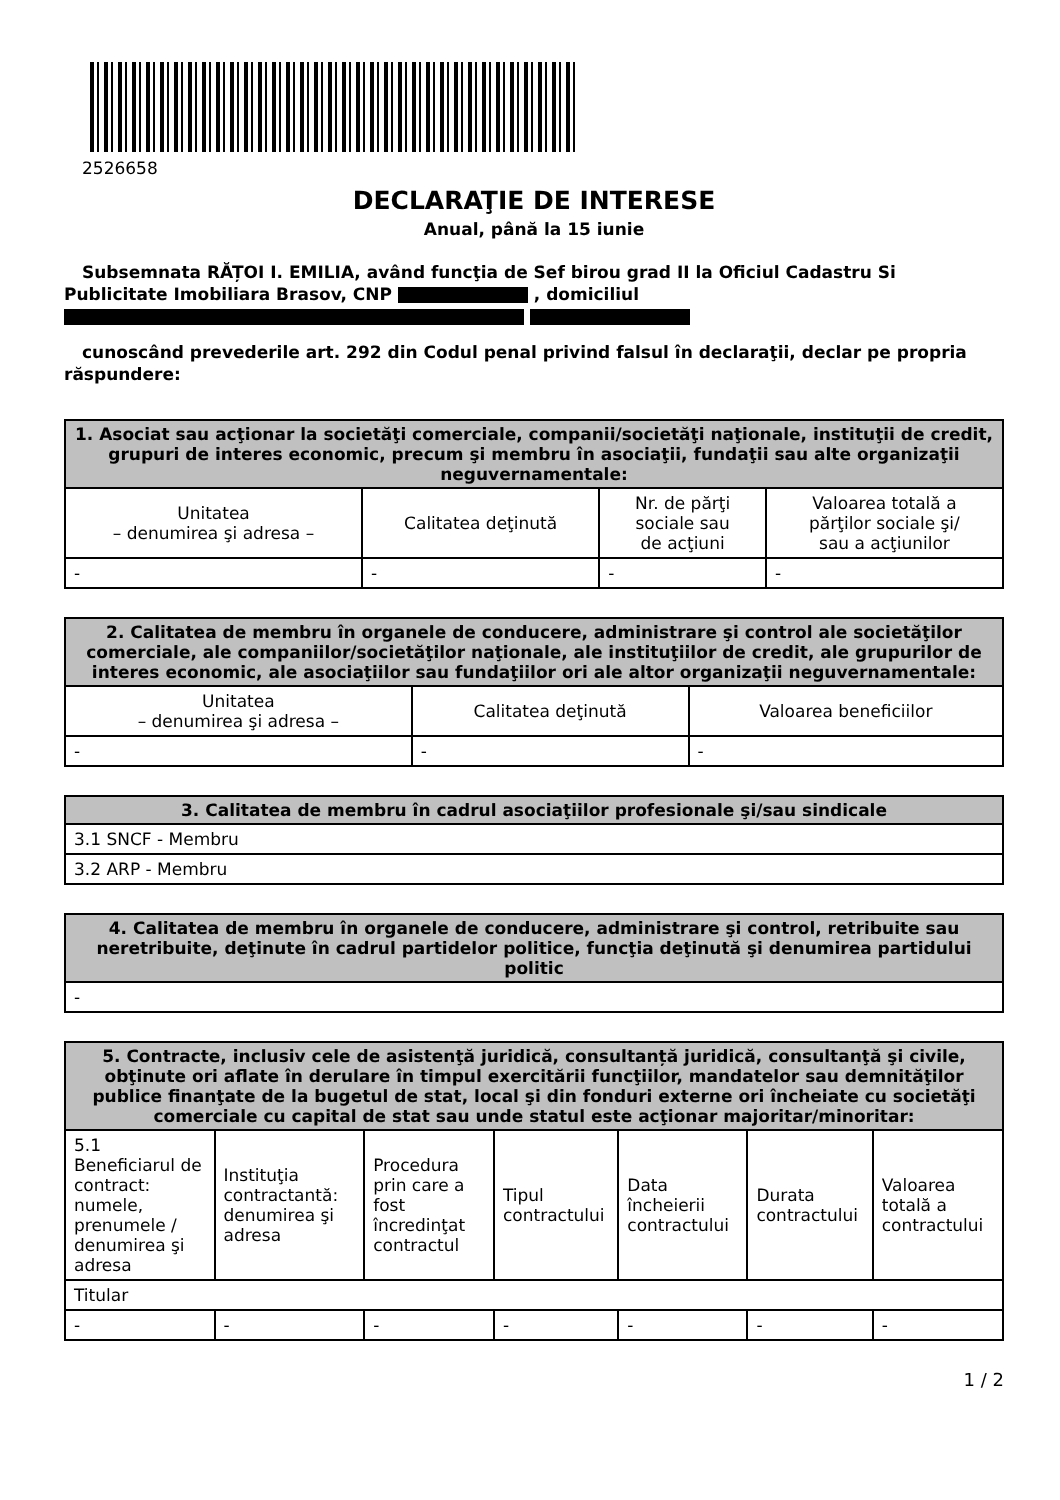2526658
DECLARAŢIE DE INTERESE
Anual, până la 15 iunie
Subsemnata RĂȚOI I. EMILIA, având funcţia de Sef birou grad II la Oficiul Cadastru Si Publicitate Imobiliara Brasov, CNP , domiciliul
cunoscând prevederile art. 292 din Codul penal privind falsul în declaraţii, declar pe propria răspundere:
| 1. Asociat sau acţionar la societăţi comerciale, companii/societăţi naţionale, instituţii de credit, grupuri de interes economic, precum şi membru în asociaţii, fundaţii sau alte organizaţii neguvernamentale: | | | |
| --- | --- | --- | --- |
| Unitatea – denumirea şi adresa – | Calitatea deţinută | Nr. de părţi sociale sau de acţiuni | Valoarea totală a părţilor sociale şi/ sau a acţiunilor |
| - | - | - | - |
| 2. Calitatea de membru în organele de conducere, administrare şi control ale societăţilor comerciale, ale companiilor/societăţilor naţionale, ale instituţiilor de credit, ale grupurilor de interes economic, ale asociaţiilor sau fundaţiilor ori ale altor organizaţii neguvernamentale: | | |
| --- | --- | --- |
| Unitatea – denumirea şi adresa – | Calitatea deţinută | Valoarea beneficiilor |
| - | - | - |
| 3. Calitatea de membru în cadrul asociaţiilor profesionale şi/sau sindicale |
| --- |
| 3.1 SNCF - Membru |
| 3.2 ARP - Membru |
| 4. Calitatea de membru în organele de conducere, administrare şi control, retribuite sau neretribuite, deţinute în cadrul partidelor politice, funcţia deţinută şi denumirea partidului politic |
| --- |
| - |
| 5. Contracte, inclusiv cele de asistenţă juridică, consultanță juridică, consultanţă şi civile, obţinute ori aflate în derulare în timpul exercitării funcţiilor, mandatelor sau demnităţilor publice finanţate de la bugetul de stat, local şi din fonduri externe ori încheiate cu societăţi comerciale cu capital de stat sau unde statul este acţionar majoritar/minoritar: | | | | | | |
| --- | --- | --- | --- | --- | --- | --- |
| 5.1 Beneficiarul de contract: numele, prenumele / denumirea şi adresa | Instituţia contractantă: denumirea şi adresa | Procedura prin care a fost încredinţat contractul | Tipul contractului | Data încheierii contractului | Durata contractului | Valoarea totală a contractului |
| Titular | | | | | | |
| - | - | - | - | - | - | - |
1 / 2